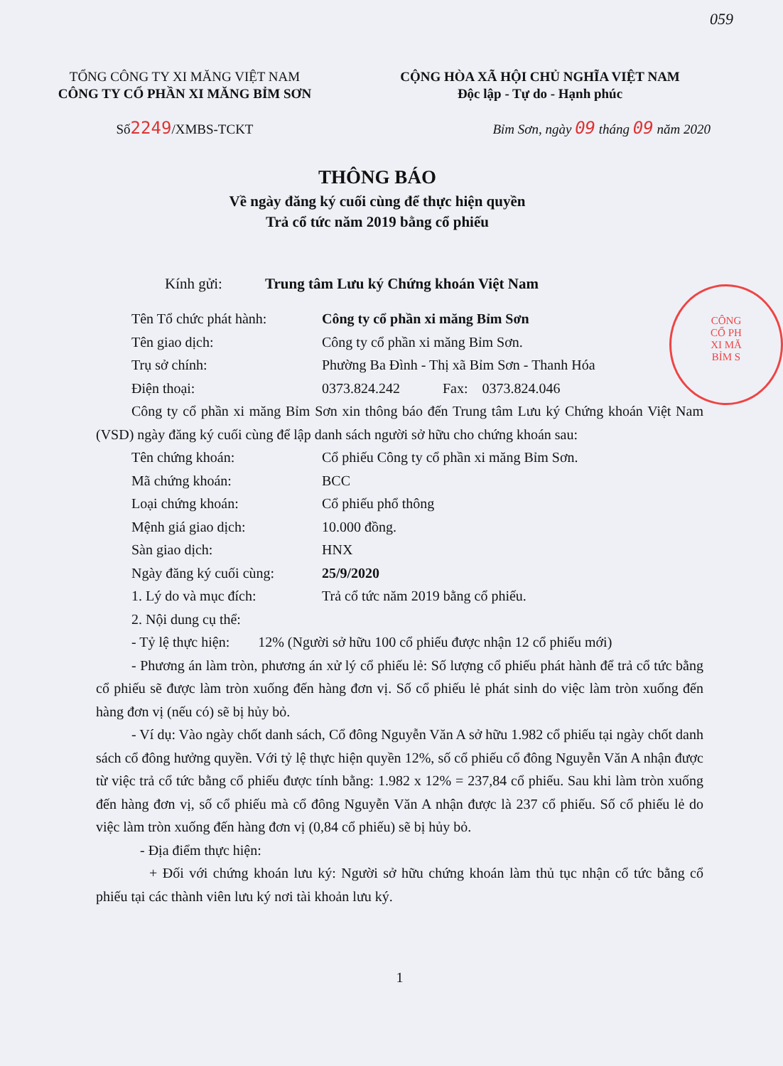059
CÔNG
CỔ PH
XI MĂ
BỈM S
TỔNG CÔNG TY XI MĂNG VIỆT NAM
CÔNG TY CỔ PHẦN XI MĂNG BỈM SƠN
CỘNG HÒA XÃ HỘI CHỦ NGHĨA VIỆT NAM
Độc lập - Tự do - Hạnh phúc
Số2249/XMBS-TCKT Bỉm Sơn, ngày 09 tháng 09 năm 2020
THÔNG BÁO
Về ngày đăng ký cuối cùng để thực hiện quyền
Trả cổ tức năm 2019 bằng cổ phiếu
Kính gửi: Trung tâm Lưu ký Chứng khoán Việt Nam
Tên Tổ chức phát hành: Công ty cổ phần xi măng Bỉm Sơn
Tên giao dịch: Công ty cổ phần xi măng Bỉm Sơn.
Trụ sở chính: Phường Ba Đình - Thị xã Bỉm Sơn - Thanh Hóa
Điện thoại: 0373.824.242 Fax: 0373.824.046
Công ty cổ phần xi măng Bỉm Sơn xin thông báo đến Trung tâm Lưu ký Chứng khoán Việt Nam (VSD) ngày đăng ký cuối cùng để lập danh sách người sở hữu cho chứng khoán sau:
Tên chứng khoán: Cổ phiếu Công ty cổ phần xi măng Bỉm Sơn.
Mã chứng khoán: BCC
Loại chứng khoán: Cổ phiếu phổ thông
Mệnh giá giao dịch: 10.000 đồng.
Sàn giao dịch: HNX
Ngày đăng ký cuối cùng: 25/9/2020
1. Lý do và mục đích: Trả cổ tức năm 2019 bằng cổ phiếu.
2. Nội dung cụ thể:
- Tỷ lệ thực hiện: 12% (Người sở hữu 100 cổ phiếu được nhận 12 cổ phiếu mới)
- Phương án làm tròn, phương án xử lý cổ phiếu lẻ: Số lượng cổ phiếu phát hành để trả cổ tức bằng cổ phiếu sẽ được làm tròn xuống đến hàng đơn vị. Số cổ phiếu lẻ phát sinh do việc làm tròn xuống đến hàng đơn vị (nếu có) sẽ bị hủy bỏ.
- Ví dụ: Vào ngày chốt danh sách, Cổ đông Nguyễn Văn A sở hữu 1.982 cổ phiếu tại ngày chốt danh sách cổ đông hưởng quyền. Với tỷ lệ thực hiện quyền 12%, số cổ phiếu cổ đông Nguyễn Văn A nhận được từ việc trả cổ tức bằng cổ phiếu được tính bằng: 1.982 x 12% = 237,84 cổ phiếu. Sau khi làm tròn xuống đến hàng đơn vị, số cổ phiếu mà cổ đông Nguyễn Văn A nhận được là 237 cổ phiếu. Số cổ phiếu lẻ do việc làm tròn xuống đến hàng đơn vị (0,84 cổ phiếu) sẽ bị hủy bỏ.
- Địa điểm thực hiện:
+ Đối với chứng khoán lưu ký: Người sở hữu chứng khoán làm thủ tục nhận cổ tức bằng cổ phiếu tại các thành viên lưu ký nơi tài khoản lưu ký.
1